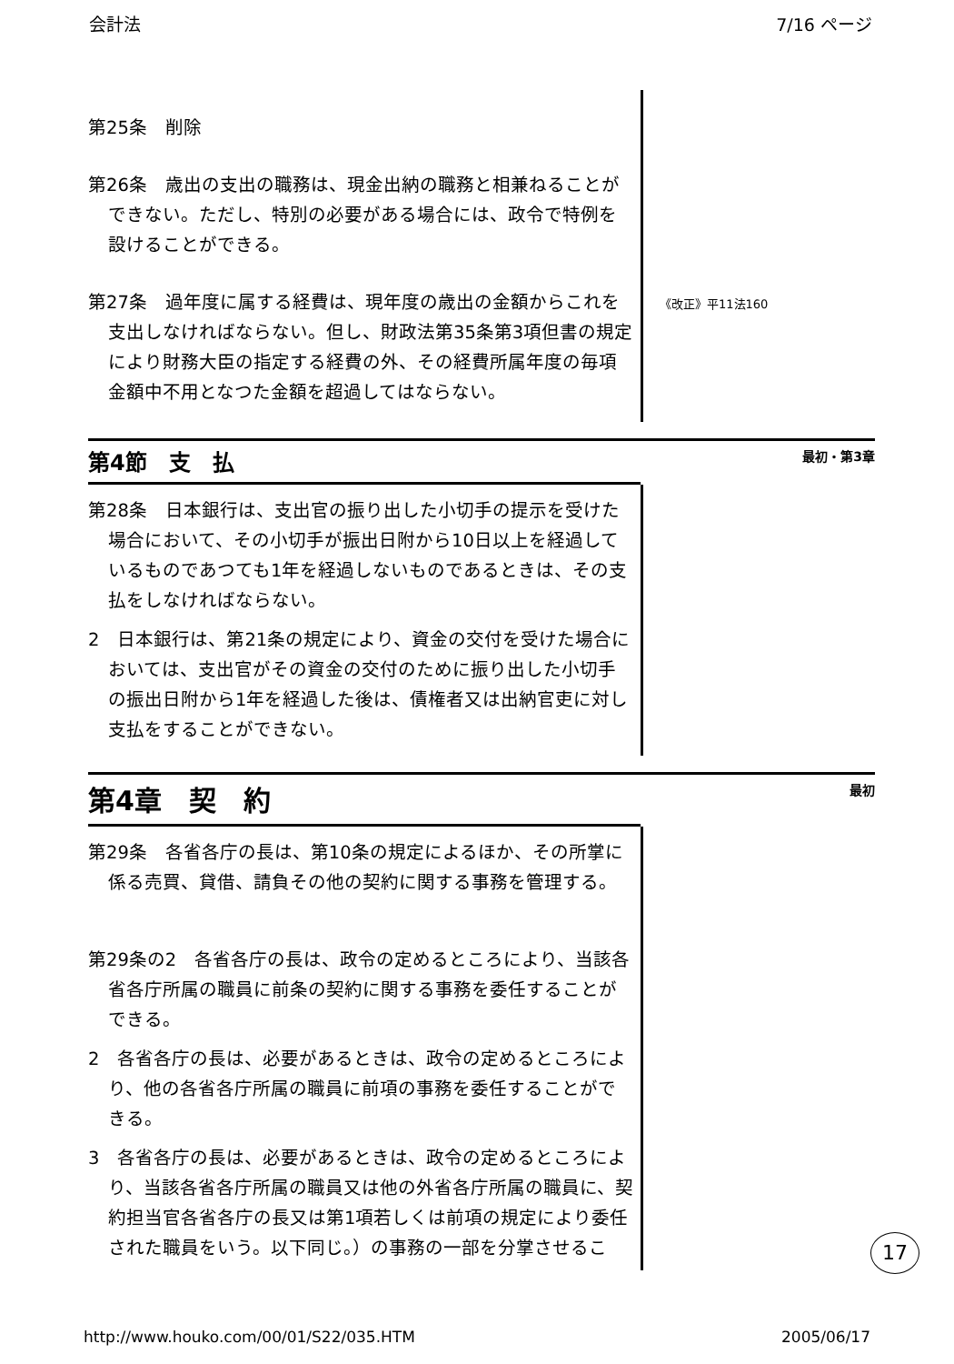会計法 7/16 ページ
第25条　削除
第26条　歳出の支出の職務は、現金出納の職務と相兼ねることができない。ただし、特別の必要がある場合には、政令で特例を設けることができる。
第27条　過年度に属する経費は、現年度の歳出の金額からこれを支出しなければならない。但し、財政法第35条第3項但書の規定により財務大臣の指定する経費の外、その経費所属年度の毎項金額中不用となつた金額を超過してはならない。
《改正》平11法160
第4節　支　払
最初・第3章
第28条　日本銀行は、支出官の振り出した小切手の提示を受けた場合において、その小切手が振出日附から10日以上を経過しているものであつても1年を経過しないものであるときは、その支払をしなければならない。
2　日本銀行は、第21条の規定により、資金の交付を受けた場合においては、支出官がその資金の交付のために振り出した小切手の振出日附から1年を経過した後は、債権者又は出納官吏に対し支払をすることができない。
第4章　契　約
最初
第29条　各省各庁の長は、第10条の規定によるほか、その所掌に係る売買、貸借、請負その他の契約に関する事務を管理する。
第29条の2　各省各庁の長は、政令の定めるところにより、当該各省各庁所属の職員に前条の契約に関する事務を委任することができる。
2　各省各庁の長は、必要があるときは、政令の定めるところにより、他の各省各庁所属の職員に前項の事務を委任することができる。
3　各省各庁の長は、必要があるときは、政令の定めるところにより、当該各省各庁所属の職員又は他の外省各庁所属の職員に、契約担当官各省各庁の長又は第1項若しくは前項の規定により委任された職員をいう。以下同じ。）の事務の一部を分掌させるこ
17
http://www.houko.com/00/01/S22/035.HTM 2005/06/17